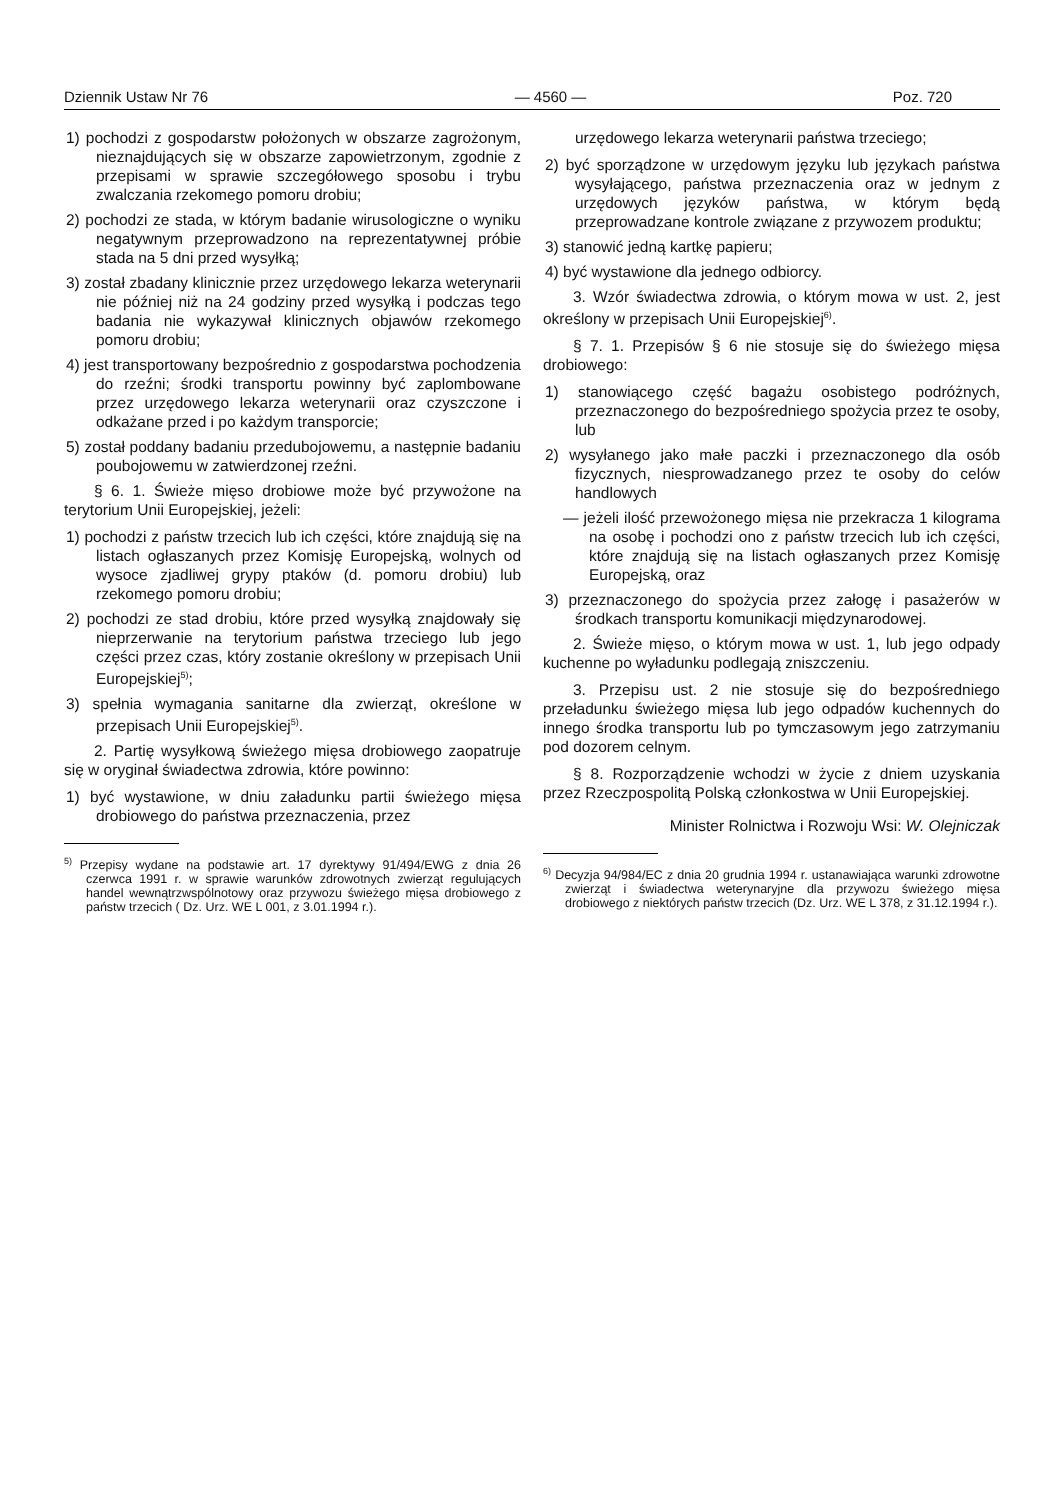Dziennik Ustaw Nr 76 — 4560 — Poz. 720
1) pochodzi z gospodarstw położonych w obszarze zagrożonym, nieznajdujących się w obszarze zapowietrzonym, zgodnie z przepisami w sprawie szczegółowego sposobu i trybu zwalczania rzekomego pomoru drobiu;
2) pochodzi ze stada, w którym badanie wirusologiczne o wyniku negatywnym przeprowadzono na reprezentatywnej próbie stada na 5 dni przed wysyłką;
3) został zbadany klinicznie przez urzędowego lekarza weterynarii nie później niż na 24 godziny przed wysyłką i podczas tego badania nie wykazywał klinicznych objawów rzekomego pomoru drobiu;
4) jest transportowany bezpośrednio z gospodarstwa pochodzenia do rzeźni; środki transportu powinny być zaplombowane przez urzędowego lekarza weterynarii oraz czyszczone i odkażane przed i po każdym transporcie;
5) został poddany badaniu przedubojowemu, a następnie badaniu poubojowemu w zatwierdzonej rzeźni.
§ 6. 1. Świeże mięso drobiowe może być przywożone na terytorium Unii Europejskiej, jeżeli:
1) pochodzi z państw trzecich lub ich części, które znajdują się na listach ogłaszanych przez Komisję Europejską, wolnych od wysoce zjadliwej grypy ptaków (d. pomoru drobiu) lub rzekomego pomoru drobiu;
2) pochodzi ze stad drobiu, które przed wysyłką znajdowały się nieprzerwanie na terytorium państwa trzeciego lub jego części przez czas, który zostanie określony w przepisach Unii Europejskiej<sup>5)</sup>;
3) spełnia wymagania sanitarne dla zwierząt, określone w przepisach Unii Europejskiej<sup>5)</sup>.
2. Partię wysyłkową świeżego mięsa drobiowego zaopatruje się w oryginał świadectwa zdrowia, które powinno:
1) być wystawione, w dniu załadunku partii świeżego mięsa drobiowego do państwa przeznaczenia, przez
<sup>5)</sup> Przepisy wydane na podstawie art. 17 dyrektywy 91/494/EWG z dnia 26 czerwca 1991 r. w sprawie warunków zdrowotnych zwierząt regulujących handel wewnątrzwspólnotowy oraz przywozu świeżego mięsa drobiowego z państw trzecich ( Dz. Urz. WE L 001, z 3.01.1994 r.).
urzędowego lekarza weterynarii państwa trzeciego;
2) być sporządzone w urzędowym języku lub językach państwa wysyłającego, państwa przeznaczenia oraz w jednym z urzędowych języków państwa, w którym będą przeprowadzane kontrole związane z przywozem produktu;
3) stanowić jedną kartkę papieru;
4) być wystawione dla jednego odbiorcy.
3. Wzór świadectwa zdrowia, o którym mowa w ust. 2, jest określony w przepisach Unii Europejskiej<sup>6)</sup>.
§ 7. 1. Przepisów § 6 nie stosuje się do świeżego mięsa drobiowego:
1) stanowiącego część bagażu osobistego podróżnych, przeznaczonego do bezpośredniego spożycia przez te osoby, lub
2) wysyłanego jako małe paczki i przeznaczonego dla osób fizycznych, niesprowadzanego przez te osoby do celów handlowych
— jeżeli ilość przewożonego mięsa nie przekracza 1 kilograma na osobę i pochodzi ono z państw trzecich lub ich części, które znajdują się na listach ogłaszanych przez Komisję Europejską, oraz
3) przeznaczonego do spożycia przez załogę i pasażerów w środkach transportu komunikacji międzynarodowej.
2. Świeże mięso, o którym mowa w ust. 1, lub jego odpady kuchenne po wyładunku podlegają zniszczeniu.
3. Przepisu ust. 2 nie stosuje się do bezpośredniego przeładunku świeżego mięsa lub jego odpadów kuchennych do innego środka transportu lub po tymczasowym jego zatrzymaniu pod dozorem celnym.
§ 8. Rozporządzenie wchodzi w życie z dniem uzyskania przez Rzeczpospolitą Polską członkostwa w Unii Europejskiej.
Minister Rolnictwa i Rozwoju Wsi: W. Olejniczak
<sup>6)</sup> Decyzja 94/984/EC z dnia 20 grudnia 1994 r. ustanawiająca warunki zdrowotne zwierząt i świadectwa weterynaryjne dla przywozu świeżego mięsa drobiowego z niektórych państw trzecich (Dz. Urz. WE L 378, z 31.12.1994 r.).